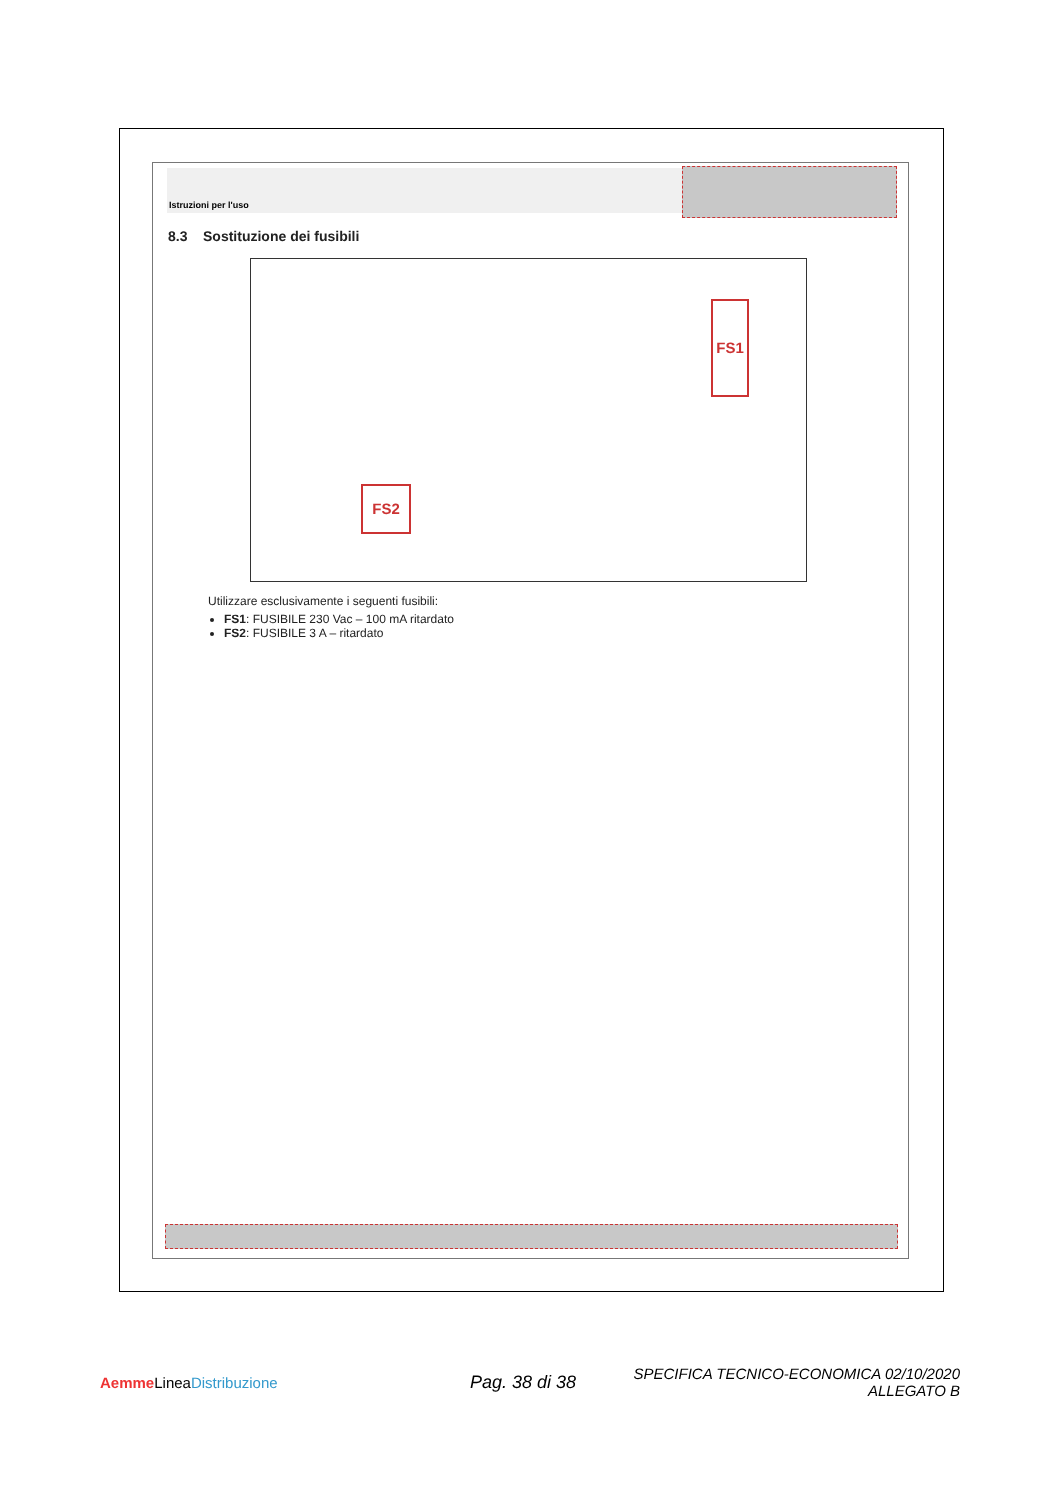Istruzioni per l'uso
8.3 Sostituzione dei fusibili
FS1
FS2
Utilizzare esclusivamente i seguenti fusibili:
FS1: FUSIBILE 230 Vac – 100 mA ritardato
FS2: FUSIBILE 3 A – ritardato
Aemme LineaDistribuzione
Pag. 38 di 38
SPECIFICA TECNICO-ECONOMICA 02/10/2020
ALLEGATO B